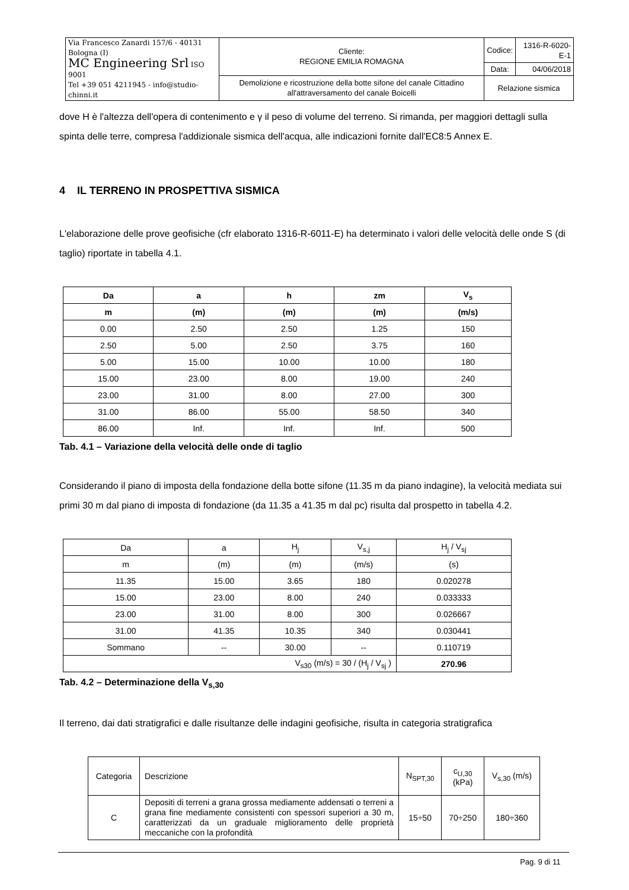| Via Francesco Zanardi 157/6 - 40131 Bologna (I) MC Engineering Srl ISO 9001 Tel +39 051 4211945 - info@studio-chinni.it | Cliente: REGIONE EMILIA ROMAGNA | Codice: | 1316-R-6020-E-1 |
| | | Data: | 04/06/2018 |
| | Demolizione e ricostruzione della botte sifone del canale Cittadino all'attraversamento del canale Boicelli | Relazione sismica | |
dove H è l'altezza dell'opera di contenimento e γ il peso di volume del terreno. Si rimanda, per maggiori dettagli sulla spinta delle terre, compresa l'addizionale sismica dell'acqua, alle indicazioni fornite dall'EC8:5 Annex E.
4 IL TERRENO IN PROSPETTIVA SISMICA
L'elaborazione delle prove geofisiche (cfr elaborato 1316-R-6011-E) ha determinato i valori delle velocità delle onde S (di taglio) riportate in tabella 4.1.
| Da | a | h | zm | V<sub>s</sub> |
| --- | --- | --- | --- | --- |
| m | (m) | (m) | (m) | (m/s) |
| 0.00 | 2.50 | 2.50 | 1.25 | 150 |
| 2.50 | 5.00 | 2.50 | 3.75 | 160 |
| 5.00 | 15.00 | 10.00 | 10.00 | 180 |
| 15.00 | 23.00 | 8.00 | 19.00 | 240 |
| 23.00 | 31.00 | 8.00 | 27.00 | 300 |
| 31.00 | 86.00 | 55.00 | 58.50 | 340 |
| 86.00 | Inf. | Inf. | Inf. | 500 |
Tab. 4.1 – Variazione della velocità delle onde di taglio
Considerando il piano di imposta della fondazione della botte sifone (11.35 m da piano indagine), la velocità mediata sui primi 30 m dal piano di imposta di fondazione (da 11.35 a 41.35 m dal pc) risulta dal prospetto in tabella 4.2.
| Da | a | H<sub>j</sub> | V<sub>s,j</sub> | H<sub>j</sub> / V<sub>sj</sub> |
| m | (m) | (m) | (m/s) | (s) |
| 11.35 | 15.00 | 3.65 | 180 | 0.020278 |
| 15.00 | 23.00 | 8.00 | 240 | 0.033333 |
| 23.00 | 31.00 | 8.00 | 300 | 0.026667 |
| 31.00 | 41.35 | 10.35 | 340 | 0.030441 |
| Sommano | -- | 30.00 | -- | 0.110719 |
| V<sub>s30</sub> (m/s) = 30 / (H<sub>j</sub> / V<sub>sj</sub> ) | | | | 270.96 |
Tab. 4.2 – Determinazione della V<sub>s,30</sub>
Il terreno, dai dati stratigrafici e dalle risultanze delle indagini geofisiche, risulta in categoria stratigrafica
| Categoria | Descrizione | N<sub>SPT,30</sub> | c<sub>U,30</sub> (kPa) | V<sub>s,30</sub> (m/s) |
| C | Depositi di terreni a grana grossa mediamente addensati o terreni a grana fine mediamente consistenti con spessori superiori a 30 m, caratterizzati da un graduale miglioramento delle proprietà meccaniche con la profondità | 15÷50 | 70÷250 | 180÷360 |
Pag. 9 di 11